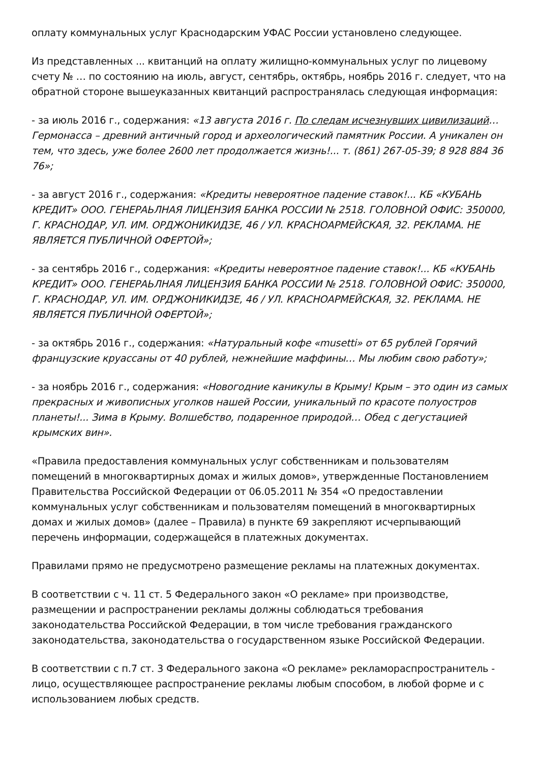оплату коммунальных услуг Краснодарским УФАС России установлено следующее.
Из представленных ... квитанций на оплату жилищно-коммунальных услуг по лицевому счету № … по состоянию на июль, август, сентябрь, октябрь, ноябрь 2016 г. следует, что на обратной стороне вышеуказанных квитанций распространялась следующая информация:
- за июль 2016 г., содержания: «13 августа 2016 г. По следам исчезнувших цивилизаций… Гермонасса – древний античный город и археологический памятник России. А уникален он тем, что здесь, уже более 2600 лет продолжается жизнь!... т. (861) 267-05-39; 8 928 884 36 76»;
- за август 2016 г., содержания: «Кредиты невероятное падение ставок!... КБ «КУБАНЬ КРЕДИТ» ООО. ГЕНЕРАЬЛНАЯ ЛИЦЕНЗИЯ БАНКА РОССИИ № 2518. ГОЛОВНОЙ ОФИС: 350000, Г. КРАСНОДАР, УЛ. ИМ. ОРДЖОНИКИДЗЕ, 46 / УЛ. КРАСНОАРМЕЙСКАЯ, 32. РЕКЛАМА. НЕ ЯВЛЯЕТСЯ ПУБЛИЧНОЙ ОФЕРТОЙ»;
- за сентябрь 2016 г., содержания: «Кредиты невероятное падение ставок!... КБ «КУБАНЬ КРЕДИТ» ООО. ГЕНЕРАЬЛНАЯ ЛИЦЕНЗИЯ БАНКА РОССИИ № 2518. ГОЛОВНОЙ ОФИС: 350000, Г. КРАСНОДАР, УЛ. ИМ. ОРДЖОНИКИДЗЕ, 46 / УЛ. КРАСНОАРМЕЙСКАЯ, 32. РЕКЛАМА. НЕ ЯВЛЯЕТСЯ ПУБЛИЧНОЙ ОФЕРТОЙ»;
- за октябрь 2016 г., содержания: «Натуральный кофе «musetti» от 65 рублей Горячий французские круассаны от 40 рублей, нежнейшие маффины… Мы любим свою работу»;
- за ноябрь 2016 г., содержания: «Новогодние каникулы в Крыму! Крым – это один из самых прекрасных и живописных уголков нашей России, уникальный по красоте полуостров планеты!... Зима в Крыму. Волшебство, подаренное природой… Обед с дегустацией крымских вин».
«Правила предоставления коммунальных услуг собственникам и пользователям помещений в многоквартирных домах и жилых домов», утвержденные Постановлением Правительства Российской Федерации от 06.05.2011 № 354 «О предоставлении коммунальных услуг собственникам и пользователям помещений в многоквартирных домах и жилых домов» (далее – Правила) в пункте 69 закрепляют исчерпывающий перечень информации, содержащейся в платежных документах.
Правилами прямо не предусмотрено размещение рекламы на платежных документах.
В соответствии с ч. 11 ст. 5 Федерального закон «О рекламе» при производстве, размещении и распространении рекламы должны соблюдаться требования законодательства Российской Федерации, в том числе требования гражданского законодательства, законодательства о государственном языке Российской Федерации.
В соответствии с п.7 ст. 3 Федерального закона «О рекламе» рекламораспространитель - лицо, осуществляющее распространение рекламы любым способом, в любой форме и с использованием любых средств.